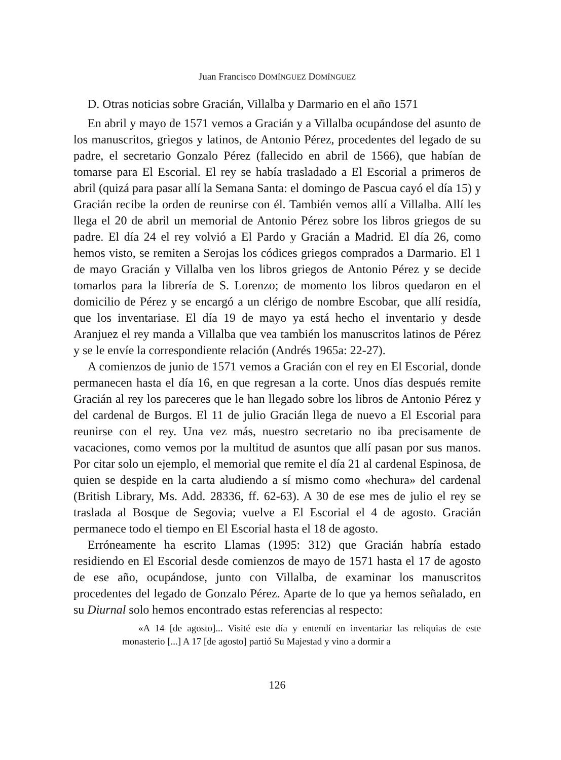Juan Francisco DOMÍNGUEZ DOMÍNGUEZ
D. Otras noticias sobre Gracián, Villalba y Darmario en el año 1571
En abril y mayo de 1571 vemos a Gracián y a Villalba ocupándose del asunto de los manuscritos, griegos y latinos, de Antonio Pérez, procedentes del legado de su padre, el secretario Gonzalo Pérez (fallecido en abril de 1566), que habían de tomarse para El Escorial. El rey se había trasladado a El Escorial a primeros de abril (quizá para pasar allí la Semana Santa: el domingo de Pascua cayó el día 15) y Gracián recibe la orden de reunirse con él. También vemos allí a Villalba. Allí les llega el 20 de abril un memorial de Antonio Pérez sobre los libros griegos de su padre. El día 24 el rey volvió a El Pardo y Gracián a Madrid. El día 26, como hemos visto, se remiten a Serojas los códices griegos comprados a Darmario. El 1 de mayo Gracián y Villalba ven los libros griegos de Antonio Pérez y se decide tomarlos para la librería de S. Lorenzo; de momento los libros quedaron en el domicilio de Pérez y se encargó a un clérigo de nombre Escobar, que allí residía, que los inventariase. El día 19 de mayo ya está hecho el inventario y desde Aranjuez el rey manda a Villalba que vea también los manuscritos latinos de Pérez y se le envíe la correspondiente relación (Andrés 1965a: 22-27).
A comienzos de junio de 1571 vemos a Gracián con el rey en El Escorial, donde permanecen hasta el día 16, en que regresan a la corte. Unos días después remite Gracián al rey los pareceres que le han llegado sobre los libros de Antonio Pérez y del cardenal de Burgos. El 11 de julio Gracián llega de nuevo a El Escorial para reunirse con el rey. Una vez más, nuestro secretario no iba precisamente de vacaciones, como vemos por la multitud de asuntos que allí pasan por sus manos. Por citar solo un ejemplo, el memorial que remite el día 21 al cardenal Espinosa, de quien se despide en la carta aludiendo a sí mismo como «hechura» del cardenal (British Library, Ms. Add. 28336, ff. 62-63). A 30 de ese mes de julio el rey se traslada al Bosque de Segovia; vuelve a El Escorial el 4 de agosto. Gracián permanece todo el tiempo en El Escorial hasta el 18 de agosto.
Erróneamente ha escrito Llamas (1995: 312) que Gracián habría estado residiendo en El Escorial desde comienzos de mayo de 1571 hasta el 17 de agosto de ese año, ocupándose, junto con Villalba, de examinar los manuscritos procedentes del legado de Gonzalo Pérez. Aparte de lo que ya hemos señalado, en su Diurnal solo hemos encontrado estas referencias al respecto:
«A 14 [de agosto]... Visité este día y entendí en inventariar las reliquias de este monasterio [...] A 17 [de agosto] partió Su Majestad y vino a dormir a
126